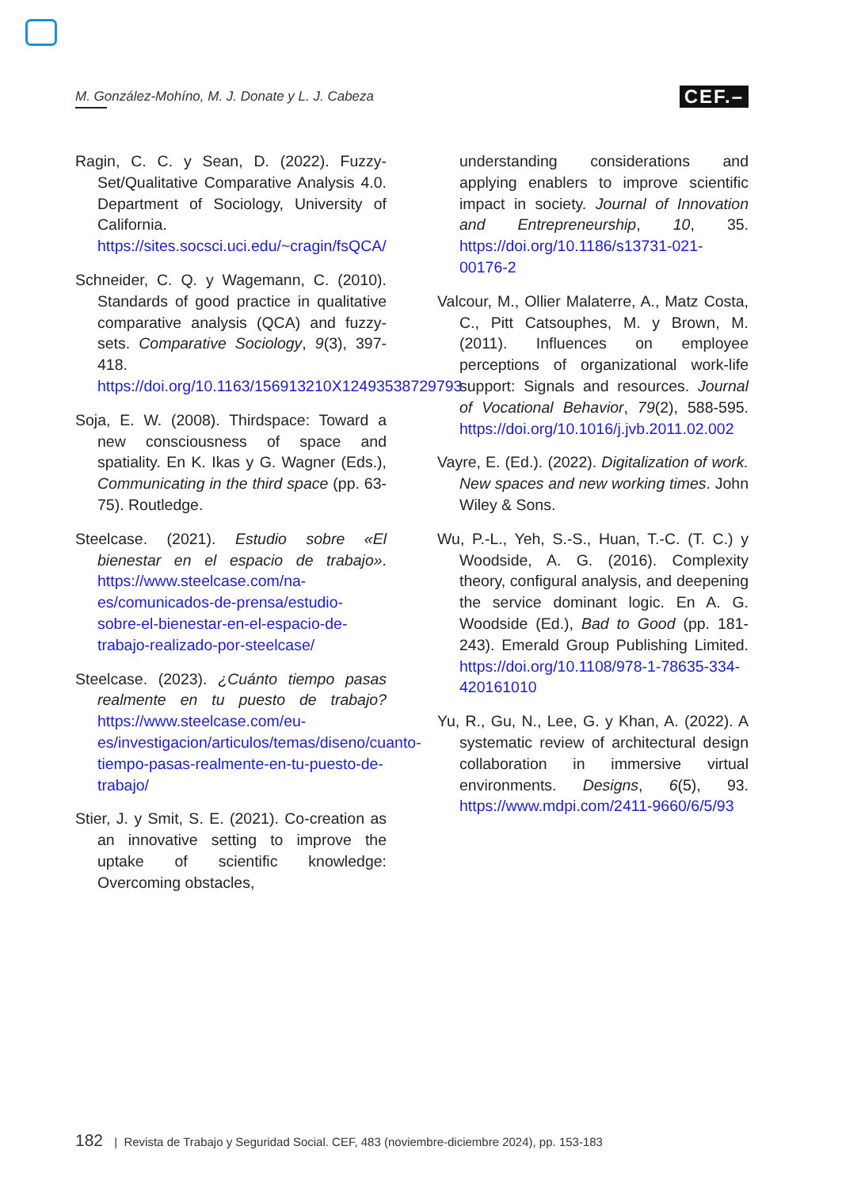M. González-Mohíno, M. J. Donate y L. J. Cabeza CEF.–
Ragin, C. C. y Sean, D. (2022). Fuzzy-Set/Qualitative Comparative Analysis 4.0. Department of Sociology, University of California. https://sites.socsci.uci.edu/~cragin/fsQCA/
Schneider, C. Q. y Wagemann, C. (2010). Standards of good practice in qualitative comparative analysis (QCA) and fuzzy-sets. Comparative Sociology, 9(3), 397-418. https://doi.org/10.1163/156913210X12493538729793
Soja, E. W. (2008). Thirdspace: Toward a new consciousness of space and spatiality. En K. Ikas y G. Wagner (Eds.), Communicating in the third space (pp. 63-75). Routledge.
Steelcase. (2021). Estudio sobre «El bienestar en el espacio de trabajo». https://www.steelcase.com/na-es/comunicados-de-prensa/estudio-sobre-el-bienestar-en-el-espacio-de-trabajo-realizado-por-steelcase/
Steelcase. (2023). ¿Cuánto tiempo pasas realmente en tu puesto de trabajo? https://www.steelcase.com/eu-es/investigacion/articulos/temas/diseno/cuanto-tiempo-pasas-realmente-en-tu-puesto-de-trabajo/
Stier, J. y Smit, S. E. (2021). Co-creation as an innovative setting to improve the uptake of scientific knowledge: Overcoming obstacles,
understanding considerations and applying enablers to improve scientific impact in society. Journal of Innovation and Entrepreneurship, 10, 35. https://doi.org/10.1186/s13731-021-00176-2
Valcour, M., Ollier Malaterre, A., Matz Costa, C., Pitt Catsouphes, M. y Brown, M. (2011). Influences on employee perceptions of organizational work-life support: Signals and resources. Journal of Vocational Behavior, 79(2), 588-595. https://doi.org/10.1016/j.jvb.2011.02.002
Vayre, E. (Ed.). (2022). Digitalization of work. New spaces and new working times. John Wiley & Sons.
Wu, P.-L., Yeh, S.-S., Huan, T.-C. (T. C.) y Woodside, A. G. (2016). Complexity theory, configural analysis, and deepening the service dominant logic. En A. G. Woodside (Ed.), Bad to Good (pp. 181-243). Emerald Group Publishing Limited. https://doi.org/10.1108/978-1-78635-334-420161010
Yu, R., Gu, N., Lee, G. y Khan, A. (2022). A systematic review of architectural design collaboration in immersive virtual environments. Designs, 6(5), 93. https://www.mdpi.com/2411-9660/6/5/93
182 | Revista de Trabajo y Seguridad Social. CEF, 483 (noviembre-diciembre 2024), pp. 153-183